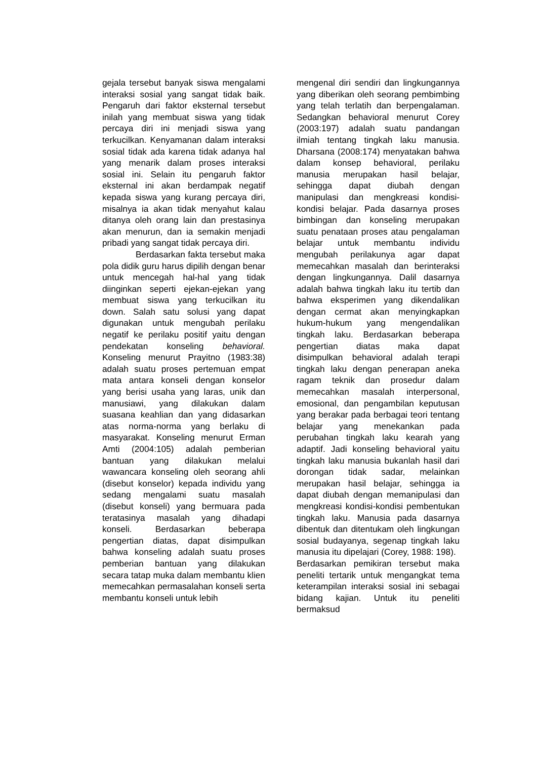gejala tersebut banyak siswa mengalami interaksi sosial yang sangat tidak baik. Pengaruh dari faktor eksternal tersebut inilah yang membuat siswa yang tidak percaya diri ini menjadi siswa yang terkucilkan. Kenyamanan dalam interaksi sosial tidak ada karena tidak adanya hal yang menarik dalam proses interaksi sosial ini. Selain itu pengaruh faktor eksternal ini akan berdampak negatif kepada siswa yang kurang percaya diri, misalnya ia akan tidak menyahut kalau ditanya oleh orang lain dan prestasinya akan menurun, dan ia semakin menjadi pribadi yang sangat tidak percaya diri.
Berdasarkan fakta tersebut maka pola didik guru harus dipilih dengan benar untuk mencegah hal-hal yang tidak diinginkan seperti ejekan-ejekan yang membuat siswa yang terkucilkan itu down. Salah satu solusi yang dapat digunakan untuk mengubah perilaku negatif ke perilaku positif yaitu dengan pendekatan konseling behavioral. Konseling menurut Prayitno (1983:38) adalah suatu proses pertemuan empat mata antara konseli dengan konselor yang berisi usaha yang laras, unik dan manusiawi, yang dilakukan dalam suasana keahlian dan yang didasarkan atas norma-norma yang berlaku di masyarakat. Konseling menurut Erman Amti (2004:105) adalah pemberian bantuan yang dilakukan melalui wawancara konseling oleh seorang ahli (disebut konselor) kepada individu yang sedang mengalami suatu masalah (disebut konseli) yang bermuara pada teratasinya masalah yang dihadapi konseli. Berdasarkan beberapa pengertian diatas, dapat disimpulkan bahwa konseling adalah suatu proses pemberian bantuan yang dilakukan secara tatap muka dalam membantu klien memecahkan permasalahan konseli serta membantu konseli untuk lebih
mengenal diri sendiri dan lingkungannya yang diberikan oleh seorang pembimbing yang telah terlatih dan berpengalaman. Sedangkan behavioral menurut Corey (2003:197) adalah suatu pandangan ilmiah tentang tingkah laku manusia. Dharsana (2008:174) menyatakan bahwa dalam konsep behavioral, perilaku manusia merupakan hasil belajar, sehingga dapat diubah dengan manipulasi dan mengkreasi kondisi-kondisi belajar. Pada dasarnya proses bimbingan dan konseling merupakan suatu penataan proses atau pengalaman belajar untuk membantu individu mengubah perilakunya agar dapat memecahkan masalah dan berinteraksi dengan lingkungannya. Dalil dasarnya adalah bahwa tingkah laku itu tertib dan bahwa eksperimen yang dikendalikan dengan cermat akan menyingkapkan hukum-hukum yang mengendalikan tingkah laku. Berdasarkan beberapa pengertian diatas maka dapat disimpulkan behavioral adalah terapi tingkah laku dengan penerapan aneka ragam teknik dan prosedur dalam memecahkan masalah interpersonal, emosional, dan pengambilan keputusan yang berakar pada berbagai teori tentang belajar yang menekankan pada perubahan tingkah laku kearah yang adaptif. Jadi konseling behavioral yaitu tingkah laku manusia bukanlah hasil dari dorongan tidak sadar, melainkan merupakan hasil belajar, sehingga ia dapat diubah dengan memanipulasi dan mengkreasi kondisi-kondisi pembentukan tingkah laku. Manusia pada dasarnya dibentuk dan ditentukam oleh lingkungan sosial budayanya, segenap tingkah laku manusia itu dipelajari (Corey, 1988: 198).
Berdasarkan pemikiran tersebut maka peneliti tertarik untuk mengangkat tema keterampilan interaksi sosial ini sebagai bidang kajian. Untuk itu peneliti bermaksud